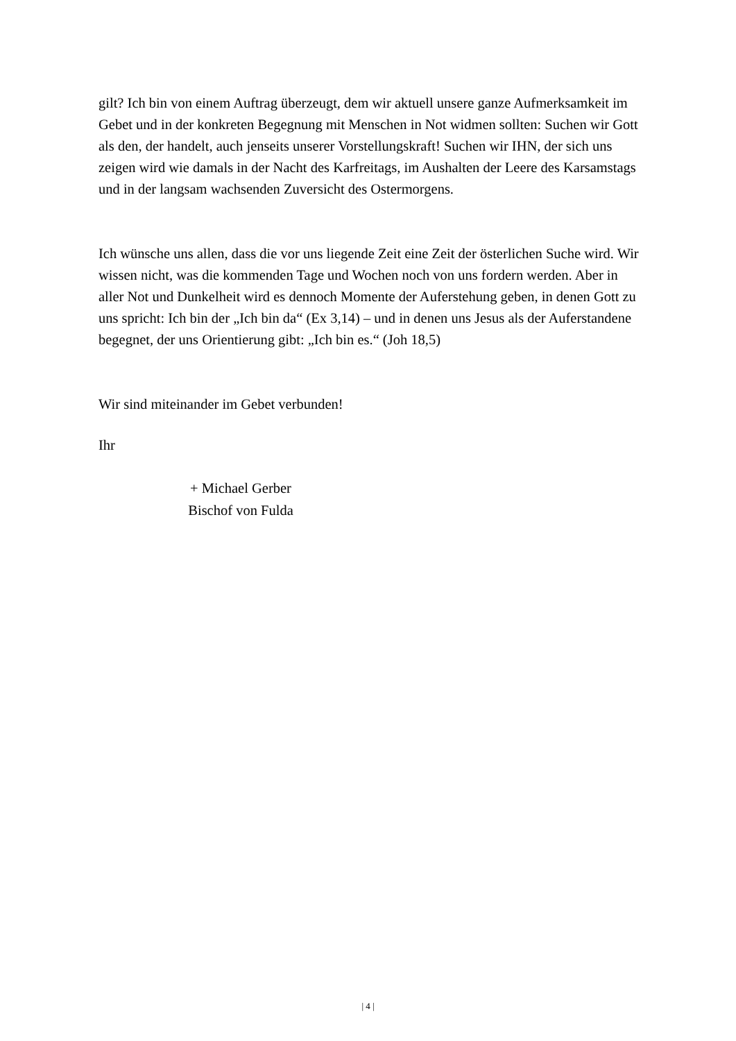gilt? Ich bin von einem Auftrag überzeugt, dem wir aktuell unsere ganze Aufmerksamkeit im Gebet und in der konkreten Begegnung mit Menschen in Not widmen sollten: Suchen wir Gott als den, der handelt, auch jenseits unserer Vorstellungskraft! Suchen wir IHN, der sich uns zeigen wird wie damals in der Nacht des Karfreitags, im Aushalten der Leere des Karsamstags und in der langsam wachsenden Zuversicht des Ostermorgens.
Ich wünsche uns allen, dass die vor uns liegende Zeit eine Zeit der österlichen Suche wird. Wir wissen nicht, was die kommenden Tage und Wochen noch von uns fordern werden. Aber in aller Not und Dunkelheit wird es dennoch Momente der Auferstehung geben, in denen Gott zu uns spricht: Ich bin der „Ich bin da“ (Ex 3,14) – und in denen uns Jesus als der Auferstandene begegnet, der uns Orientierung gibt: „Ich bin es.“ (Joh 18,5)
Wir sind miteinander im Gebet verbunden!
Ihr
+ Michael Gerber
Bischof von Fulda
| 4 |